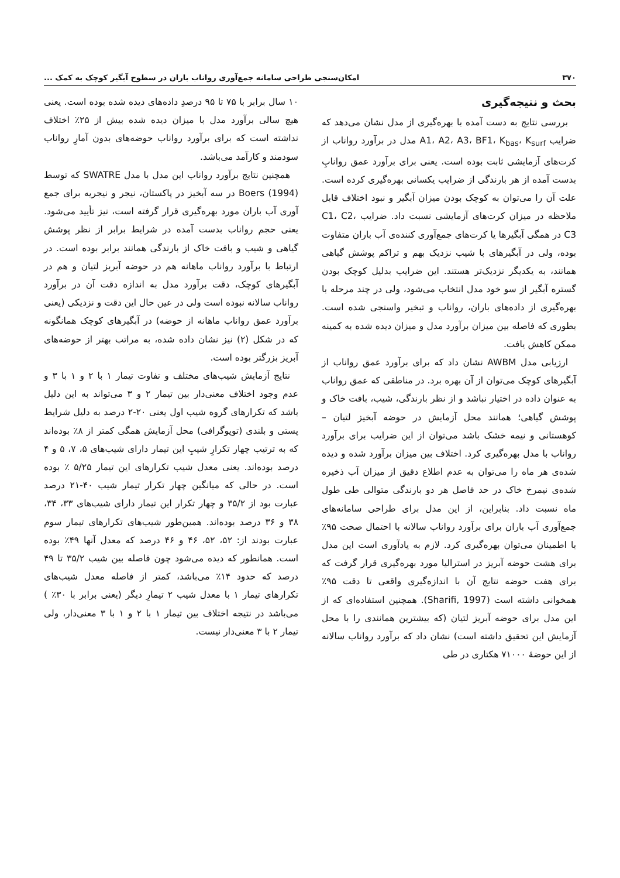۳۷۰ امکان‌سنجی طراحی سامانه جمع‌آوری رواناب باران در سطوح آبگیر کوچک به کمک ...
بحث و نتیجه‌گیری
بررسی نتایج به دست آمده با بهره‌گیری از مدل نشان می‌دهد که ضرایب A1، A2، A3، BF1، K<sub>bas</sub>، K<sub>surf</sub> مدل در برآورد رواناب از کرت‌های آزمایشی ثابت بوده است. یعنی برای برآورد عمق روانابِ بدست آمده از هر بارندگی از ضرایب یکسانی بهره‌گیری کرده است. علت آن را می‌توان به کوچک بودن میزان آبگیر و نبود اختلاف قابل ملاحظه در میزان کرت‌های آزمایشی نسبت داد. ضرایب C1، C2، C3 در همگی آبگیرها یا کرت‌های جمع‌آوری کننده‌ی آب باران متفاوت بوده، ولی در آبگیرهای با شیب نزدیک بهم و تراکم پوشش گیاهی همانند، به یکدیگر نزدیک‌تر هستند. این ضرایب بدلیل کوچک بودن گستره آبگیر از سو خود مدل انتخاب می‌شود، ولی در چند مرحله با بهره‌گیری از داده‌های باران، رواناب و تبخیر واسنجی شده است. بطوری که فاصله بین میزان برآورد مدل و میزان دیده شده به کمینه ممکن کاهش یافت.
ارزیابی مدل AWBM نشان داد که برای برآورد عمق رواناب از آبگیرهای کوچک می‌توان از آن بهره برد. در مناطقی که عمق رواناب به عنوان داده در اختیار نباشد و از نظر بارندگی، شیب، بافت خاک و پوشش گیاهی؛ همانند محل آزمایش در حوضه آبخیز لتیان – کوهستانی و نیمه خشک باشد می‌توان از این ضرایب برای برآورد رواناب با مدل بهره‌گیری کرد. اختلاف بین میزان برآورد شده و دیده شده‌ی هر ماه را می‌توان به عدم اطلاع دقیق از میزان آب ذخیره شده‌ی نیمرخ خاک در حد فاصل هر دو بارندگی متوالی طی طول ماه نسبت داد. بنابراین، از این مدل برای طراحی سامانه‌های جمع‌آوری آب باران برای برآورد رواناب سالانه با احتمال صحت ۹۵٪ با اطمینان می‌توان بهره‌گیری کرد. لازم به یادآوری است این مدل برای هشت حوضه آبریز در استرالیا مورد بهره‌گیری قرار گرفت که برای هفت حوضه نتایج آن با اندازه‌گیری واقعی تا دقت ۹۵٪ همخوانی داشته است (Sharifi, 1997). همچنین استفاده‌ای که از این مدل برای حوضه آبریز لتیان (که بیشترین همانندی را با محل آزمایش این تحقیق داشته است) نشان داد که برآورد رواناب سالانه از این حوضهٔ ۷۱۰۰۰ هکتاری در طی
۱۰ سال برابر با ۷۵ تا ۹۵ درصدِ داده‌های دیده شده بوده است. یعنی هیچ سالی برآورد مدل با میزان دیده شده بیش از ۲۵٪ اختلاف نداشته است که برای برآورد رواناب حوضه‌های بدون آمارِ رواناب سودمند و کارآمد می‌باشد.
همچنین نتایج برآورد رواناب این مدل با مدل SWATRE که توسط Boers (1994) در سه آبخیز در پاکستان، نیجر و نیجریه برای جمع آوری آب باران مورد بهره‌گیری قرار گرفته است، نیز تأیید می‌شود. یعنی حجم رواناب بدست آمده در شرایط برابر از نظر پوشش گیاهی و شیب و بافت خاک از بارندگی همانند برابر بوده است. در ارتباط با برآورد رواناب ماهانه هم در حوضه آبریز لتیان و هم در آبگیرهای کوچک، دقت برآورد مدل به اندازه دقت آن در برآورد رواناب سالانه نبوده است ولی در عین حال این دقت و نزدیکی (یعنی برآورد عمق رواناب ماهانه از حوضه) در آبگیرهای کوچک همانگونه که در شکل (۲) نیز نشان داده شده، به مراتب بهتر از حوضه‌های آبریز بزرگتر بوده است.
نتایج آزمایش شیب‌های مختلف و تفاوت تیمار ۱ با ۲ و ۱ با ۳ و عدم وجود اختلاف معنی‌دار بین تیمار ۲ و ۳ می‌تواند به این دلیل باشد که تکرارهای گروه شیب اول یعنی ۲۰-۲ درصد به دلیل شرایط پستی و بلندی (توپوگرافی) محل آزمایش همگی کمتر از ۸٪ بوده‌اند که به ترتیب چهار تکرارِ شیبِ این تیمار دارای شیب‌های ۵، ۷، ۵ و ۴ درصد بوده‌اند. یعنی معدل شیب تکرارهای این تیمار ۵/۲۵ ٪ بوده است. در حالی که میانگین چهار تکرار تیمار شیب ۴۰-۲۱ درصد عبارت بود از ۳۵/۲ و چهار تکرار این تیمار دارای شیب‌های ۳۳، ۳۴، ۳۸ و ۳۶ درصد بوده‌اند. همین‌طور شیب‌های تکرارهای تیمار سوم عبارت بودند از: ۵۲، ۵۲، ۴۶ و ۴۶ درصد که معدل آنها ۴۹٪ بوده است. همانطور که دیده می‌شود چون فاصله بین شیب ۳۵/۲ تا ۴۹ درصد که حدود ۱۴٪ می‌باشد، کمتر از فاصله معدل شیب‌های تکرارهای تیمار ۱ با معدل شیب ۲ تیمارِ دیگر (یعنی برابر با ۳۰٪ ) می‌باشد در نتیجه اختلاف بین تیمار ۱ با ۲ و ۱ با ۳ معنی‌دار، ولی تیمار ۲ با ۳ معنی‌دار نیست.